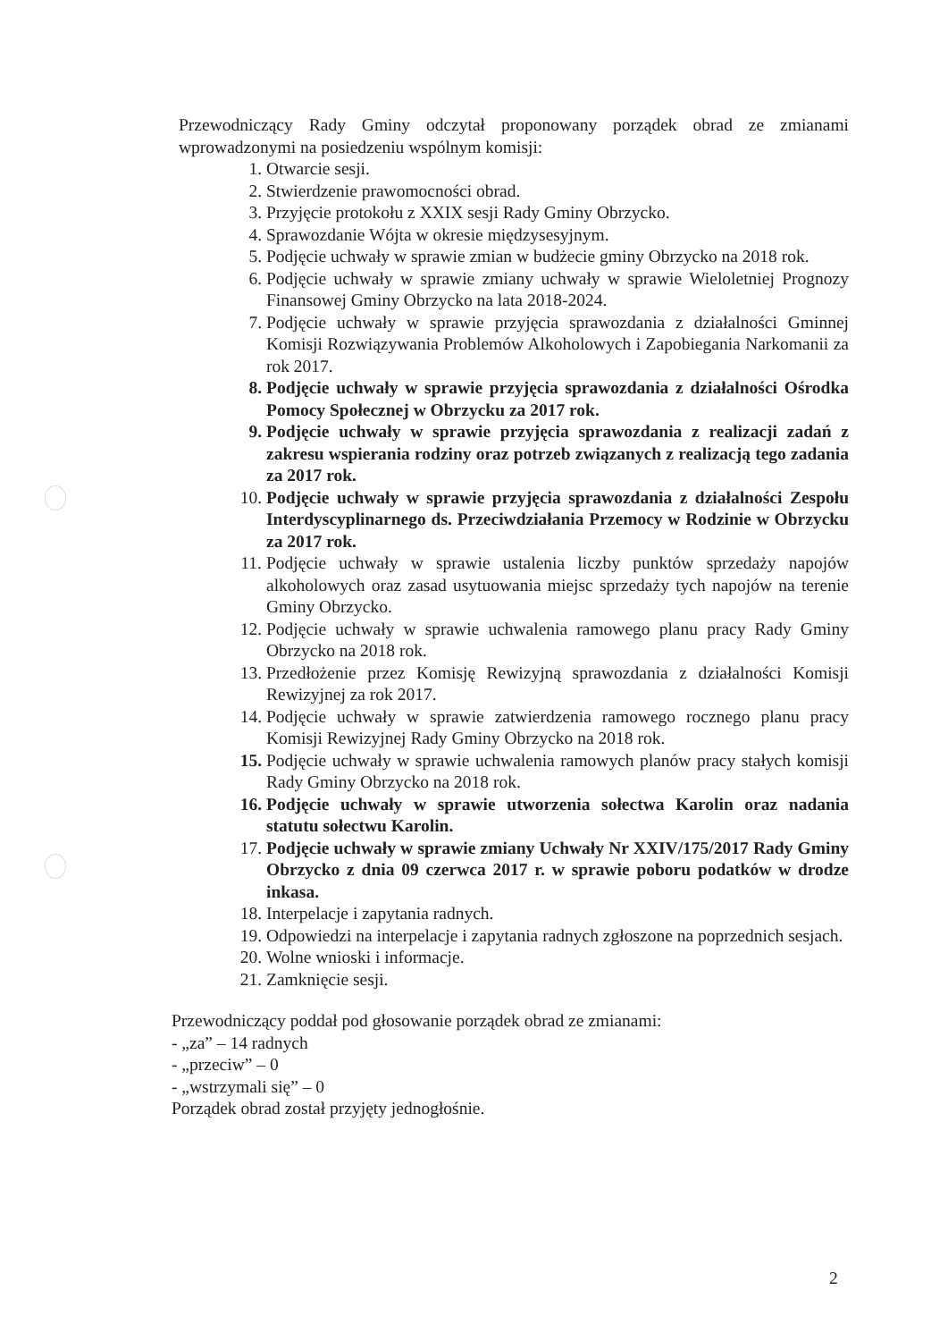Przewodniczący Rady Gminy odczytał proponowany porządek obrad ze zmianami wprowadzonymi na posiedzeniu wspólnym komisji:
1. Otwarcie sesji.
2. Stwierdzenie prawomocności obrad.
3. Przyjęcie protokołu z XXIX sesji Rady Gminy Obrzycko.
4. Sprawozdanie Wójta w okresie międzysesyjnym.
5. Podjęcie uchwały w sprawie zmian w budżecie gminy Obrzycko na 2018 rok.
6. Podjęcie uchwały w sprawie zmiany uchwały w sprawie Wieloletniej Prognozy Finansowej Gminy Obrzycko na lata 2018-2024.
7. Podjęcie uchwały w sprawie przyjęcia sprawozdania z działalności Gminnej Komisji Rozwiązywania Problemów Alkoholowych i Zapobiegania Narkomanii za rok 2017.
8. Podjęcie uchwały w sprawie przyjęcia sprawozdania z działalności Ośrodka Pomocy Społecznej w Obrzycku za 2017 rok.
9. Podjęcie uchwały w sprawie przyjęcia sprawozdania z realizacji zadań z zakresu wspierania rodziny oraz potrzeb związanych z realizacją tego zadania za 2017 rok.
10. Podjęcie uchwały w sprawie przyjęcia sprawozdania z działalności Zespołu Interdyscyplinarnego ds. Przeciwdziałania Przemocy w Rodzinie w Obrzycku za 2017 rok.
11. Podjęcie uchwały w sprawie ustalenia liczby punktów sprzedaży napojów alkoholowych oraz zasad usytuowania miejsc sprzedaży tych napojów na terenie Gminy Obrzycko.
12. Podjęcie uchwały w sprawie uchwalenia ramowego planu pracy Rady Gminy Obrzycko na 2018 rok.
13. Przedłożenie przez Komisję Rewizyjną sprawozdania z działalności Komisji Rewizyjnej za rok 2017.
14. Podjęcie uchwały w sprawie zatwierdzenia ramowego rocznego planu pracy Komisji Rewizyjnej Rady Gminy Obrzycko na 2018 rok.
15. Podjęcie uchwały w sprawie uchwalenia ramowych planów pracy stałych komisji Rady Gminy Obrzycko na 2018 rok.
16. Podjęcie uchwały w sprawie utworzenia sołectwa Karolin oraz nadania statutu sołectwu Karolin.
17. Podjęcie uchwały w sprawie zmiany Uchwały Nr XXIV/175/2017 Rady Gminy Obrzycko z dnia 09 czerwca 2017 r. w sprawie poboru podatków w drodze inkasa.
18. Interpelacje i zapytania radnych.
19. Odpowiedzi na interpelacje i zapytania radnych zgłoszone na poprzednich sesjach.
20. Wolne wnioski i informacje.
21. Zamknięcie sesji.
Przewodniczący poddał pod głosowanie porządek obrad ze zmianami:
- „za” – 14 radnych
- „przeciw” – 0
- „wstrzymali się” – 0
Porządek obrad został przyjęty jednogłośnie.
2